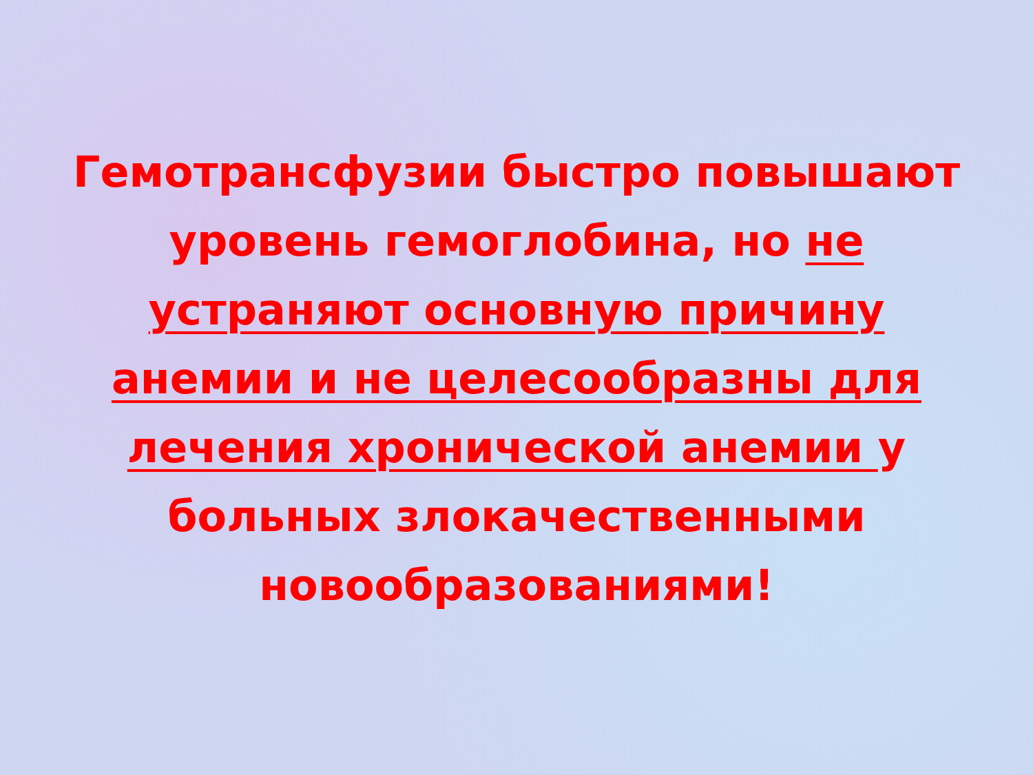Гемотрансфузии быстро повышают уровень гемоглобина, но не устраняют основную причину анемии и не целесообразны для лечения хронической анемии у больных злокачественными новообразованиями!